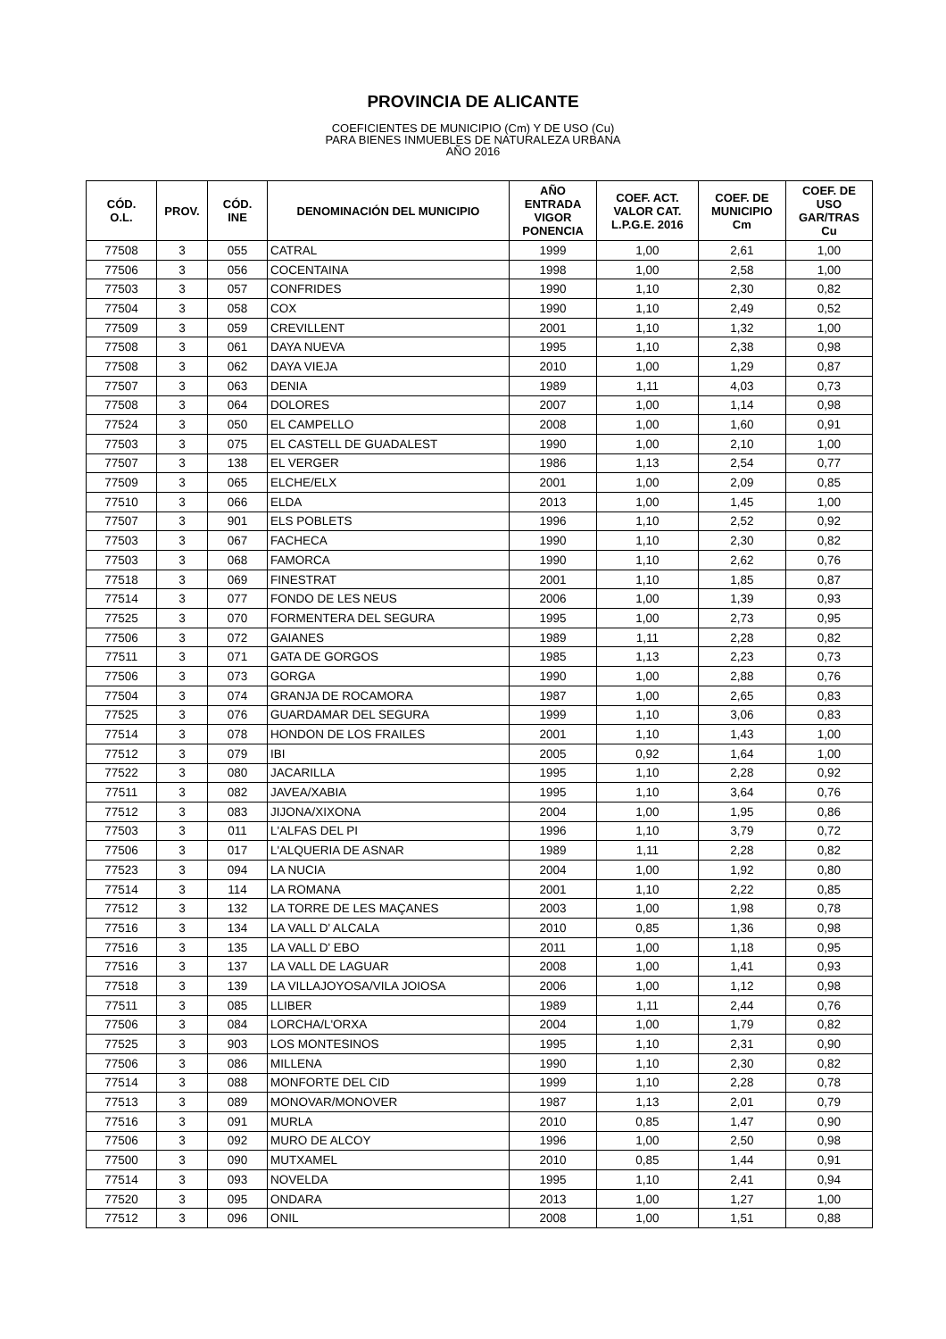PROVINCIA DE ALICANTE
COEFICIENTES DE MUNICIPIO (Cm) Y DE USO (Cu)
PARA BIENES INMUEBLES DE NATURALEZA URBANA
AÑO 2016
| CÓD. O.L. | PROV. | CÓD. INE | DENOMINACIÓN DEL MUNICIPIO | AÑO ENTRADA VIGOR PONENCIA | COEF. ACT. VALOR CAT. L.P.G.E. 2016 | COEF. DE MUNICIPIO Cm | COEF. DE USO GAR/TRAS Cu |
| --- | --- | --- | --- | --- | --- | --- | --- |
| 77508 | 3 | 055 | CATRAL | 1999 | 1,00 | 2,61 | 1,00 |
| 77506 | 3 | 056 | COCENTAINA | 1998 | 1,00 | 2,58 | 1,00 |
| 77503 | 3 | 057 | CONFRIDES | 1990 | 1,10 | 2,30 | 0,82 |
| 77504 | 3 | 058 | COX | 1990 | 1,10 | 2,49 | 0,52 |
| 77509 | 3 | 059 | CREVILLENT | 2001 | 1,10 | 1,32 | 1,00 |
| 77508 | 3 | 061 | DAYA NUEVA | 1995 | 1,10 | 2,38 | 0,98 |
| 77508 | 3 | 062 | DAYA VIEJA | 2010 | 1,00 | 1,29 | 0,87 |
| 77507 | 3 | 063 | DENIA | 1989 | 1,11 | 4,03 | 0,73 |
| 77508 | 3 | 064 | DOLORES | 2007 | 1,00 | 1,14 | 0,98 |
| 77524 | 3 | 050 | EL CAMPELLO | 2008 | 1,00 | 1,60 | 0,91 |
| 77503 | 3 | 075 | EL CASTELL DE GUADALEST | 1990 | 1,00 | 2,10 | 1,00 |
| 77507 | 3 | 138 | EL VERGER | 1986 | 1,13 | 2,54 | 0,77 |
| 77509 | 3 | 065 | ELCHE/ELX | 2001 | 1,00 | 2,09 | 0,85 |
| 77510 | 3 | 066 | ELDA | 2013 | 1,00 | 1,45 | 1,00 |
| 77507 | 3 | 901 | ELS POBLETS | 1996 | 1,10 | 2,52 | 0,92 |
| 77503 | 3 | 067 | FACHECA | 1990 | 1,10 | 2,30 | 0,82 |
| 77503 | 3 | 068 | FAMORCA | 1990 | 1,10 | 2,62 | 0,76 |
| 77518 | 3 | 069 | FINESTRAT | 2001 | 1,10 | 1,85 | 0,87 |
| 77514 | 3 | 077 | FONDO DE LES NEUS | 2006 | 1,00 | 1,39 | 0,93 |
| 77525 | 3 | 070 | FORMENTERA DEL SEGURA | 1995 | 1,00 | 2,73 | 0,95 |
| 77506 | 3 | 072 | GAIANES | 1989 | 1,11 | 2,28 | 0,82 |
| 77511 | 3 | 071 | GATA DE GORGOS | 1985 | 1,13 | 2,23 | 0,73 |
| 77506 | 3 | 073 | GORGA | 1990 | 1,00 | 2,88 | 0,76 |
| 77504 | 3 | 074 | GRANJA DE ROCAMORA | 1987 | 1,00 | 2,65 | 0,83 |
| 77525 | 3 | 076 | GUARDAMAR DEL SEGURA | 1999 | 1,10 | 3,06 | 0,83 |
| 77514 | 3 | 078 | HONDON DE LOS FRAILES | 2001 | 1,10 | 1,43 | 1,00 |
| 77512 | 3 | 079 | IBI | 2005 | 0,92 | 1,64 | 1,00 |
| 77522 | 3 | 080 | JACARILLA | 1995 | 1,10 | 2,28 | 0,92 |
| 77511 | 3 | 082 | JAVEA/XABIA | 1995 | 1,10 | 3,64 | 0,76 |
| 77512 | 3 | 083 | JIJONA/XIXONA | 2004 | 1,00 | 1,95 | 0,86 |
| 77503 | 3 | 011 | L'ALFAS DEL PI | 1996 | 1,10 | 3,79 | 0,72 |
| 77506 | 3 | 017 | L'ALQUERIA DE ASNAR | 1989 | 1,11 | 2,28 | 0,82 |
| 77523 | 3 | 094 | LA NUCIA | 2004 | 1,00 | 1,92 | 0,80 |
| 77514 | 3 | 114 | LA ROMANA | 2001 | 1,10 | 2,22 | 0,85 |
| 77512 | 3 | 132 | LA TORRE DE LES MAÇANES | 2003 | 1,00 | 1,98 | 0,78 |
| 77516 | 3 | 134 | LA VALL D' ALCALA | 2010 | 0,85 | 1,36 | 0,98 |
| 77516 | 3 | 135 | LA VALL D' EBO | 2011 | 1,00 | 1,18 | 0,95 |
| 77516 | 3 | 137 | LA VALL DE LAGUAR | 2008 | 1,00 | 1,41 | 0,93 |
| 77518 | 3 | 139 | LA VILLAJOYOSA/VILA JOIOSA | 2006 | 1,00 | 1,12 | 0,98 |
| 77511 | 3 | 085 | LLIBER | 1989 | 1,11 | 2,44 | 0,76 |
| 77506 | 3 | 084 | LORCHA/L'ORXA | 2004 | 1,00 | 1,79 | 0,82 |
| 77525 | 3 | 903 | LOS MONTESINOS | 1995 | 1,10 | 2,31 | 0,90 |
| 77506 | 3 | 086 | MILLENA | 1990 | 1,10 | 2,30 | 0,82 |
| 77514 | 3 | 088 | MONFORTE DEL CID | 1999 | 1,10 | 2,28 | 0,78 |
| 77513 | 3 | 089 | MONOVAR/MONOVER | 1987 | 1,13 | 2,01 | 0,79 |
| 77516 | 3 | 091 | MURLA | 2010 | 0,85 | 1,47 | 0,90 |
| 77506 | 3 | 092 | MURO DE ALCOY | 1996 | 1,00 | 2,50 | 0,98 |
| 77500 | 3 | 090 | MUTXAMEL | 2010 | 0,85 | 1,44 | 0,91 |
| 77514 | 3 | 093 | NOVELDA | 1995 | 1,10 | 2,41 | 0,94 |
| 77520 | 3 | 095 | ONDARA | 2013 | 1,00 | 1,27 | 1,00 |
| 77512 | 3 | 096 | ONIL | 2008 | 1,00 | 1,51 | 0,88 |